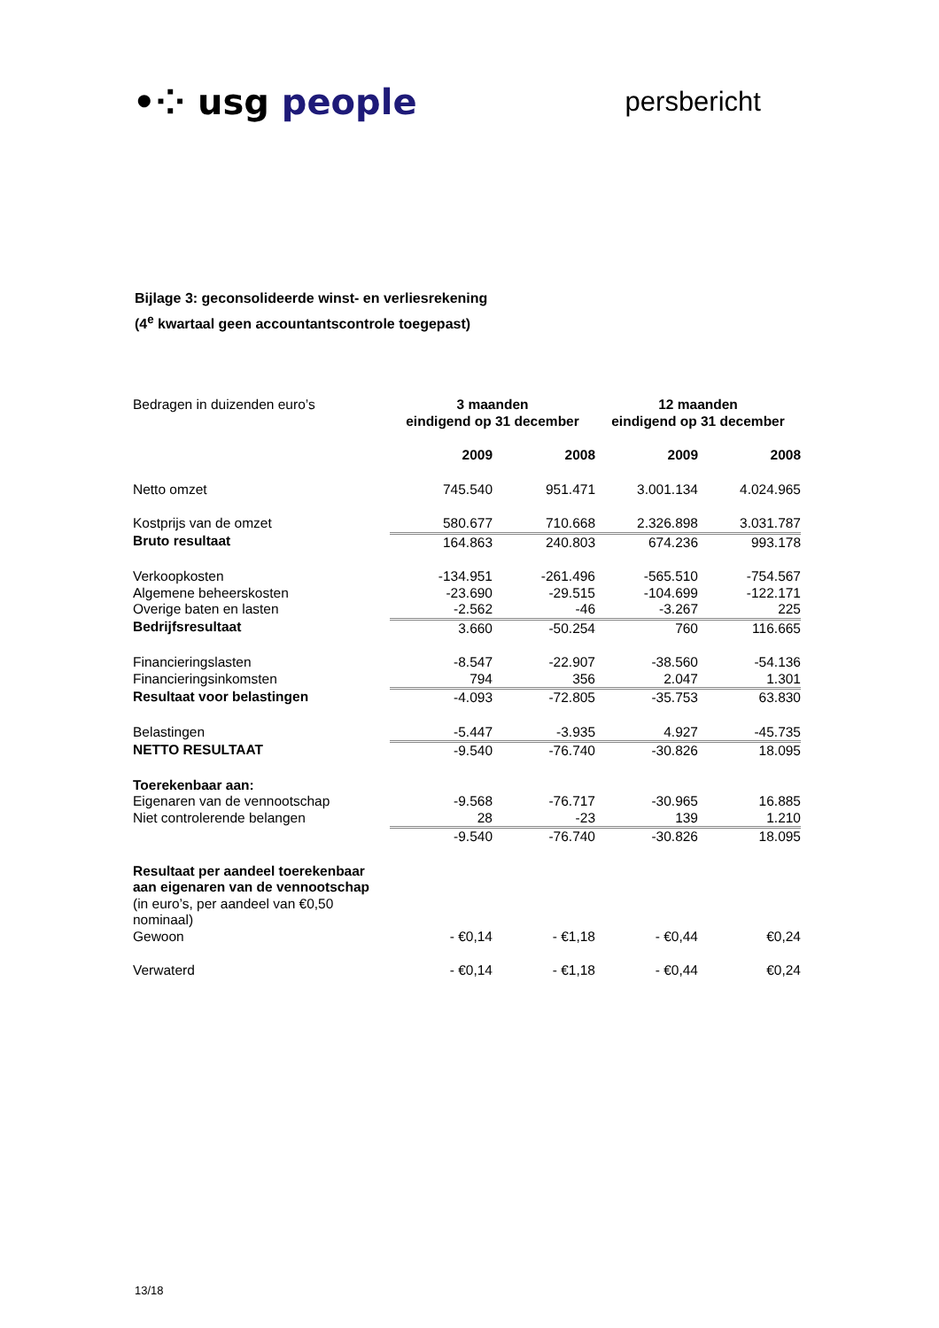•⁘ usg people
persbericht
Bijlage 3: geconsolideerde winst- en verliesrekening
(4<sup>e</sup> kwartaal geen accountantscontrole toegepast)
| Bedragen in duizenden euro’s | 3 maanden eindigend op 31 december | | 12 maanden eindigend op 31 december | |
| | 2009 | 2008 | 2009 | 2008 |
| Netto omzet | 745.540 | 951.471 | 3.001.134 | 4.024.965 |
| Kostprijs van de omzet | 580.677 | 710.668 | 2.326.898 | 3.031.787 |
| Bruto resultaat | 164.863 | 240.803 | 674.236 | 993.178 |
| Verkoopkosten | -134.951 | -261.496 | -565.510 | -754.567 |
| Algemene beheerskosten | -23.690 | -29.515 | -104.699 | -122.171 |
| Overige baten en lasten | -2.562 | -46 | -3.267 | 225 |
| Bedrijfsresultaat | 3.660 | -50.254 | 760 | 116.665 |
| Financieringslasten | -8.547 | -22.907 | -38.560 | -54.136 |
| Financieringsinkomsten | 794 | 356 | 2.047 | 1.301 |
| Resultaat voor belastingen | -4.093 | -72.805 | -35.753 | 63.830 |
| Belastingen | -5.447 | -3.935 | 4.927 | -45.735 |
| NETTO RESULTAAT | -9.540 | -76.740 | -30.826 | 18.095 |
| Toerekenbaar aan: | | | | |
| Eigenaren van de vennootschap | -9.568 | -76.717 | -30.965 | 16.885 |
| Niet controlerende belangen | 28 | -23 | 139 | 1.210 |
| | -9.540 | -76.740 | -30.826 | 18.095 |
| Resultaat per aandeel toerekenbaar aan eigenaren van de vennootschap (in euro’s, per aandeel van €0,50 nominaal) | | | | |
| Gewoon | - €0,14 | - €1,18 | - €0,44 | €0,24 |
| Verwaterd | - €0,14 | - €1,18 | - €0,44 | €0,24 |
13/18